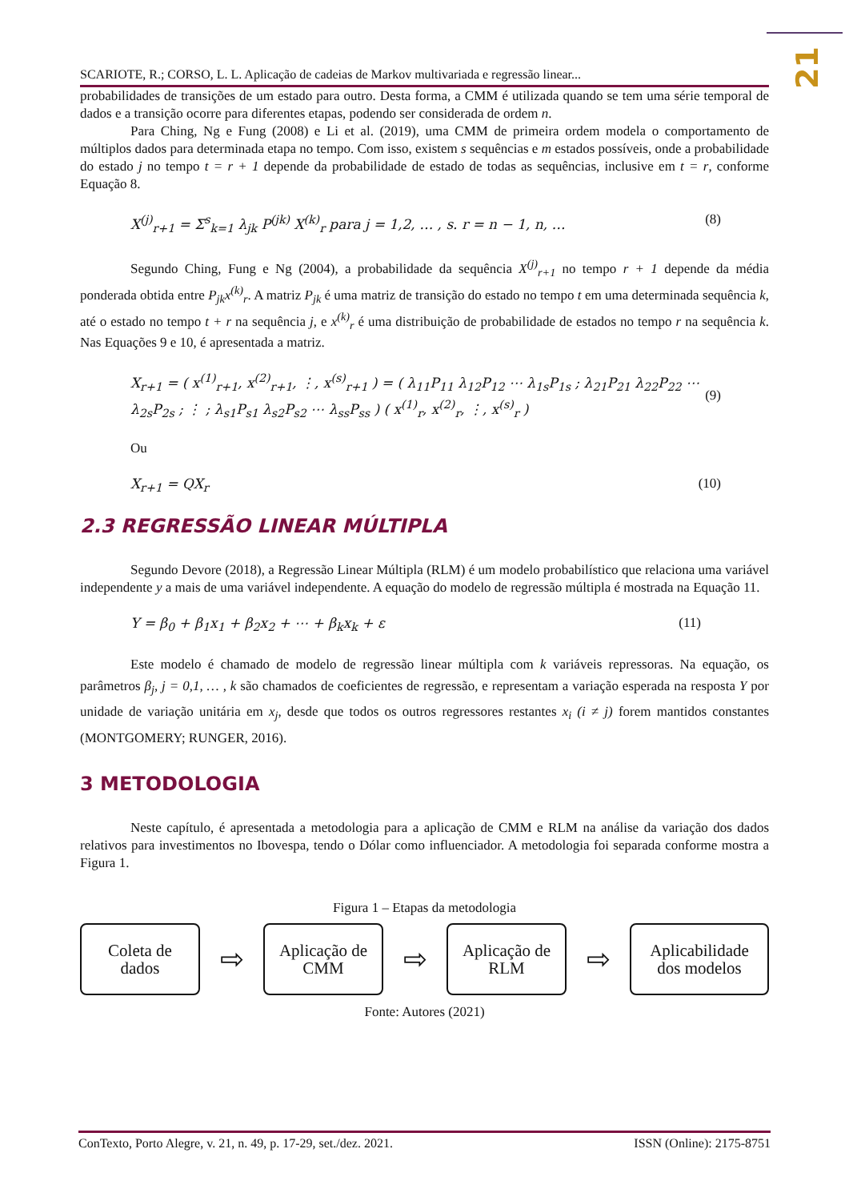21
SCARIOTE, R.; CORSO, L. L. Aplicação de cadeias de Markov multivariada e regressão linear...
probabilidades de transições de um estado para outro. Desta forma, a CMM é utilizada quando se tem uma série temporal de dados e a transição ocorre para diferentes etapas, podendo ser considerada de ordem n.
Para Ching, Ng e Fung (2008) e Li et al. (2019), uma CMM de primeira ordem modela o comportamento de múltiplos dados para determinada etapa no tempo. Com isso, existem s sequências e m estados possíveis, onde a probabilidade do estado j no tempo t = r + 1 depende da probabilidade de estado de todas as sequências, inclusive em t = r, conforme Equação 8.
X<sup>(j)</sup><sub>r+1</sub> = Σ<sup>s</sup><sub>k=1</sub> λ<sub>jk</sub> P<sup>(jk)</sup> X<sup>(k)</sup><sub>r</sub> para j = 1,2, … , s. r = n − 1, n, … (8)
Segundo Ching, Fung e Ng (2004), a probabilidade da sequência X<sup>(j)</sup><sub>r+1</sub> no tempo r + 1 depende da média ponderada obtida entre P<sub>jk</sub>x<sup>(k)</sup><sub>r</sub>. A matriz P<sub>jk</sub> é uma matriz de transição do estado no tempo t em uma determinada sequência k, até o estado no tempo t + r na sequência j, e x<sup>(k)</sup><sub>r</sub> é uma distribuição de probabilidade de estados no tempo r na sequência k. Nas Equações 9 e 10, é apresentada a matriz.
X<sub>r+1</sub> = ( x<sup>(1)</sup><sub>r+1</sub>, x<sup>(2)</sup><sub>r+1</sub>, ⋮, x<sup>(s)</sup><sub>r+1</sub> ) = ( λ<sub>11</sub>P<sub>11</sub> λ<sub>12</sub>P<sub>12</sub> ⋯ λ<sub>1s</sub>P<sub>1s</sub> ; λ<sub>21</sub>P<sub>21</sub> λ<sub>22</sub>P<sub>22</sub> ⋯ λ<sub>2s</sub>P<sub>2s</sub> ; ⋮ ; λ<sub>s1</sub>P<sub>s1</sub> λ<sub>s2</sub>P<sub>s2</sub> ⋯ λ<sub>ss</sub>P<sub>ss</sub> ) ( x<sup>(1)</sup><sub>r</sub>, x<sup>(2)</sup><sub>r</sub>, ⋮, x<sup>(s)</sup><sub>r</sub> ) (9)
Ou
X<sub>r+1</sub> = QX<sub>r</sub> (10)
2.3 REGRESSÃO LINEAR MÚLTIPLA
Segundo Devore (2018), a Regressão Linear Múltipla (RLM) é um modelo probabilístico que relaciona uma variável independente y a mais de uma variável independente. A equação do modelo de regressão múltipla é mostrada na Equação 11.
Y = β<sub>0</sub> + β<sub>1</sub>x<sub>1</sub> + β<sub>2</sub>x<sub>2</sub> + ⋯ + β<sub>k</sub>x<sub>k</sub> + ε (11)
Este modelo é chamado de modelo de regressão linear múltipla com k variáveis repressoras. Na equação, os parâmetros β<sub>j</sub>, j = 0,1, … , k são chamados de coeficientes de regressão, e representam a variação esperada na resposta Y por unidade de variação unitária em x<sub>j</sub>, desde que todos os outros regressores restantes x<sub>i</sub> (i ≠ j) forem mantidos constantes (MONTGOMERY; RUNGER, 2016).
3 METODOLOGIA
Neste capítulo, é apresentada a metodologia para a aplicação de CMM e RLM na análise da variação dos dados relativos para investimentos no Ibovespa, tendo o Dólar como influenciador. A metodologia foi separada conforme mostra a Figura 1.
Figura 1 – Etapas da metodologia
Coleta de
dados
⇨
Aplicação de
CMM
⇨
Aplicação de
RLM
⇨
Aplicabilidade
dos modelos
Fonte: Autores (2021)
ConTexto, Porto Alegre, v. 21, n. 49, p. 17-29, set./dez. 2021. ISSN (Online): 2175-8751